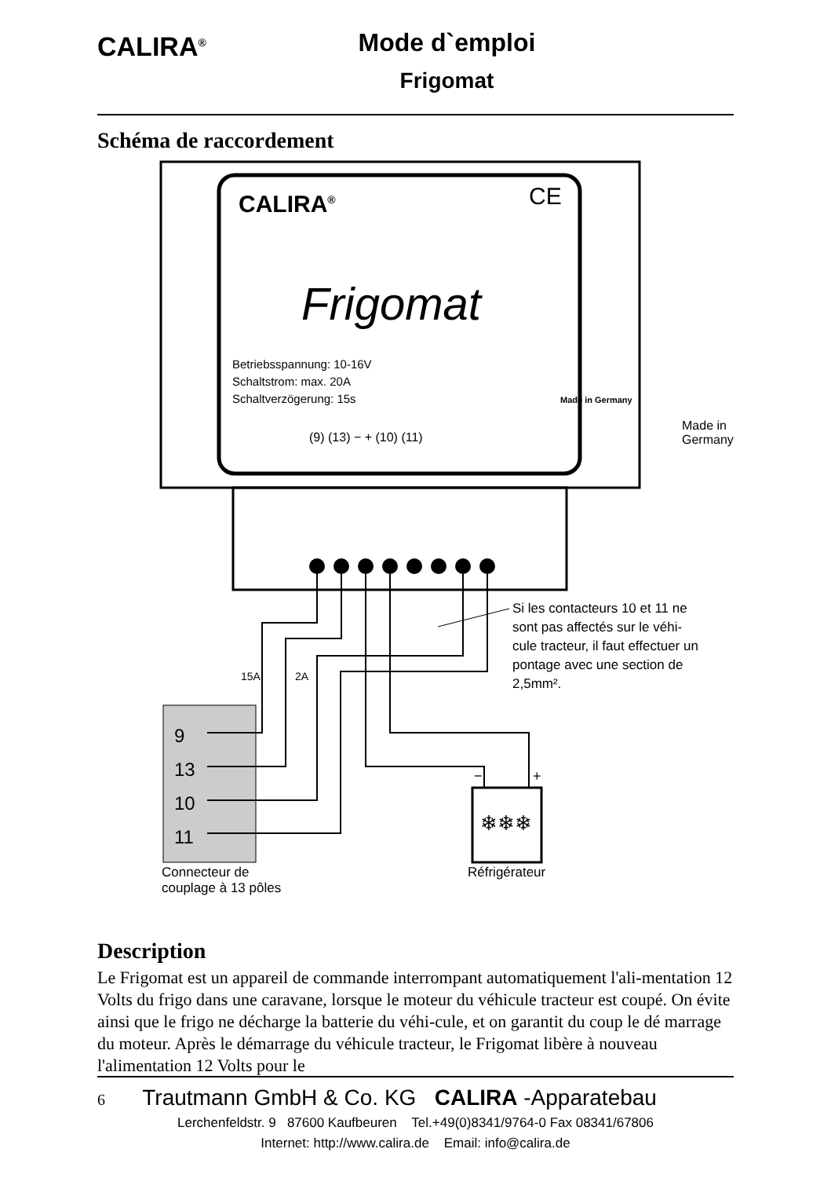CALIRA<sup>®</sup>
Mode d`emploi
Frigomat
Schéma de raccordement
CALIRA<sup>®</sup> CE
Frigomat
Betriebsspannung: 10-16V
Schaltstrom: max. 20A
Schaltverzögerung: 15s
(9) (13) − + (10) (11)
Made in Germany
Made in Germany
15A 2A
Si les contacteurs 10 et 11 ne
sont pas affectés sur le véhi-
cule tracteur, il faut effectuer un
pontage avec une section de
2,5mm².
9
13
10
11
❄❄❄
− +
Connecteur de
couplage à 13 pôles
Réfrigérateur
Description
Le Frigomat est un appareil de commande interrompant automatiquement l'ali-mentation 12 Volts du frigo dans une caravane, lorsque le moteur du véhicule tracteur est coupé. On évite ainsi que le frigo ne décharge la batterie du véhi-cule, et on garantit du coup le dé marrage du moteur. Après le démarrage du véhicule tracteur, le Frigomat libère à nouveau l'alimentation 12 Volts pour le
6 Trautmann GmbH & Co. KG CALIRA -Apparatebau
Lerchenfeldstr. 9 87600 Kaufbeuren Tel.+49(0)8341/9764-0 Fax 08341/67806
Internet: http://www.calira.de Email: info@calira.de